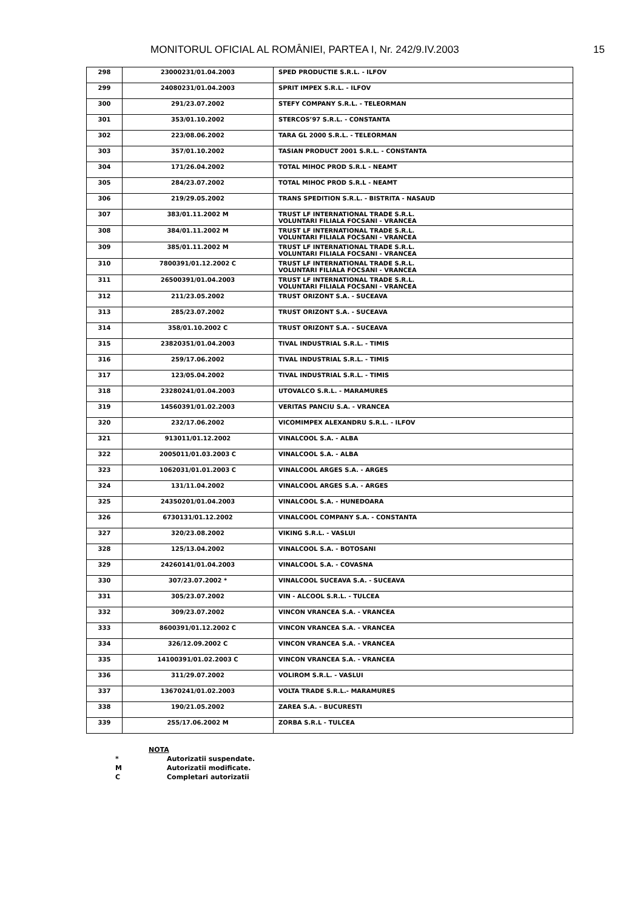MONITORUL OFICIAL AL ROMÂNIEI, PARTEA I, Nr. 242/9.IV.2003 15
| 298 | 23000231/01.04.2003 | SPED PRODUCTIE S.R.L. - ILFOV |
| 299 | 24080231/01.04.2003 | SPRIT IMPEX S.R.L. - ILFOV |
| 300 | 291/23.07.2002 | STEFY COMPANY S.R.L. - TELEORMAN |
| 301 | 353/01.10.2002 | STERCOS’97 S.R.L. - CONSTANTA |
| 302 | 223/08.06.2002 | TARA GL 2000 S.R.L. - TELEORMAN |
| 303 | 357/01.10.2002 | TASIAN PRODUCT 2001 S.R.L. - CONSTANTA |
| 304 | 171/26.04.2002 | TOTAL MIHOC PROD S.R.L - NEAMT |
| 305 | 284/23.07.2002 | TOTAL MIHOC PROD S.R.L - NEAMT |
| 306 | 219/29.05.2002 | TRANS SPEDITION S.R.L. - BISTRITA - NASAUD |
| 307 | 383/01.11.2002 M | TRUST LF INTERNATIONAL TRADE S.R.L. VOLUNTARI FILIALA FOCSANI - VRANCEA |
| 308 | 384/01.11.2002 M | TRUST LF INTERNATIONAL TRADE S.R.L. VOLUNTARI FILIALA FOCSANI - VRANCEA |
| 309 | 385/01.11.2002 M | TRUST LF INTERNATIONAL TRADE S.R.L. VOLUNTARI FILIALA FOCSANI - VRANCEA |
| 310 | 7800391/01.12.2002 C | TRUST LF INTERNATIONAL TRADE S.R.L. VOLUNTARI FILIALA FOCSANI - VRANCEA |
| 311 | 26500391/01.04.2003 | TRUST LF INTERNATIONAL TRADE S.R.L. VOLUNTARI FILIALA FOCSANI - VRANCEA |
| 312 | 211/23.05.2002 | TRUST ORIZONT S.A. - SUCEAVA |
| 313 | 285/23.07.2002 | TRUST ORIZONT S.A. - SUCEAVA |
| 314 | 358/01.10.2002 C | TRUST ORIZONT S.A. - SUCEAVA |
| 315 | 23820351/01.04.2003 | TIVAL INDUSTRIAL S.R.L. - TIMIS |
| 316 | 259/17.06.2002 | TIVAL INDUSTRIAL S.R.L. - TIMIS |
| 317 | 123/05.04.2002 | TIVAL INDUSTRIAL S.R.L. - TIMIS |
| 318 | 23280241/01.04.2003 | UTOVALCO S.R.L. - MARAMURES |
| 319 | 14560391/01.02.2003 | VERITAS PANCIU S.A. - VRANCEA |
| 320 | 232/17.06.2002 | VICOMIMPEX ALEXANDRU S.R.L. - ILFOV |
| 321 | 913011/01.12.2002 | VINALCOOL S.A. - ALBA |
| 322 | 2005011/01.03.2003 C | VINALCOOL S.A. - ALBA |
| 323 | 1062031/01.01.2003 C | VINALCOOL ARGES S.A. - ARGES |
| 324 | 131/11.04.2002 | VINALCOOL ARGES S.A. - ARGES |
| 325 | 24350201/01.04.2003 | VINALCOOL S.A. - HUNEDOARA |
| 326 | 6730131/01.12.2002 | VINALCOOL COMPANY S.A. - CONSTANTA |
| 327 | 320/23.08.2002 | VIKING S.R.L. - VASLUI |
| 328 | 125/13.04.2002 | VINALCOOL S.A. - BOTOSANI |
| 329 | 24260141/01.04.2003 | VINALCOOL S.A. - COVASNA |
| 330 | 307/23.07.2002 * | VINALCOOL SUCEAVA S.A. - SUCEAVA |
| 331 | 305/23.07.2002 | VIN - ALCOOL S.R.L. - TULCEA |
| 332 | 309/23.07.2002 | VINCON VRANCEA S.A. - VRANCEA |
| 333 | 8600391/01.12.2002 C | VINCON VRANCEA S.A. - VRANCEA |
| 334 | 326/12.09.2002 C | VINCON VRANCEA S.A. - VRANCEA |
| 335 | 14100391/01.02.2003 C | VINCON VRANCEA S.A. - VRANCEA |
| 336 | 311/29.07.2002 | VOLIROM S.R.L. - VASLUI |
| 337 | 13670241/01.02.2003 | VOLTA TRADE S.R.L.- MARAMURES |
| 338 | 190/21.05.2002 | ZAREA S.A. - BUCURESTI |
| 339 | 255/17.06.2002 M | ZORBA S.R.L - TULCEA |
NOTA
* Autorizatii suspendate.
M Autorizatii modificate.
C Completari autorizatii